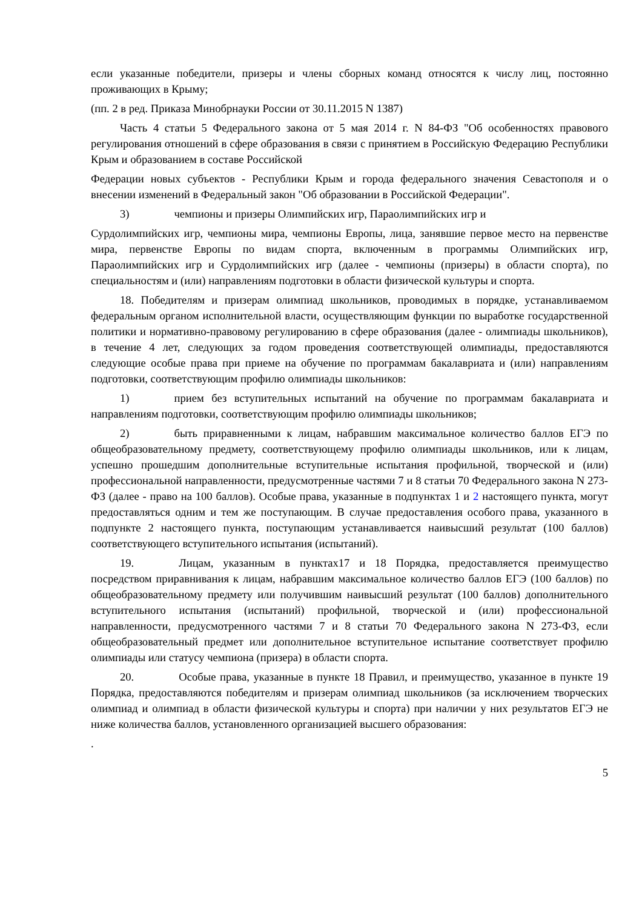если указанные победители, призеры и члены сборных команд относятся к числу лиц, постоянно проживающих в Крыму;
(пп. 2 в ред. Приказа Минобрнауки России от 30.11.2015 N 1387)
Часть 4 статьи 5 Федерального закона от 5 мая 2014 г. N 84-ФЗ "Об особенностях правового регулирования отношений в сфере образования в связи с принятием в Российскую Федерацию Республики Крым и образованием в составе Российской
Федерации новых субъектов - Республики Крым и города федерального значения Севастополя и о внесении изменений в Федеральный закон "Об образовании в Российской Федерации".
3) чемпионы и призеры Олимпийских игр, Параолимпийских игр и
Сурдолимпийских игр, чемпионы мира, чемпионы Европы, лица, занявшие первое место на первенстве мира, первенстве Европы по видам спорта, включенным в программы Олимпийских игр, Параолимпийских игр и Сурдолимпийских игр (далее - чемпионы (призеры) в области спорта), по специальностям и (или) направлениям подготовки в области физической культуры и спорта.
18. Победителям и призерам олимпиад школьников, проводимых в порядке, устанавливаемом федеральным органом исполнительной власти, осуществляющим функции по выработке государственной политики и нормативно-правовому регулированию в сфере образования (далее - олимпиады школьников), в течение 4 лет, следующих за годом проведения соответствующей олимпиады, предоставляются следующие особые права при приеме на обучение по программам бакалавриата и (или) направлениям подготовки, соответствующим профилю олимпиады школьников:
1) прием без вступительных испытаний на обучение по программам бакалавриата и направлениям подготовки, соответствующим профилю олимпиады школьников;
2) быть приравненными к лицам, набравшим максимальное количество баллов ЕГЭ по общеобразовательному предмету, соответствующему профилю олимпиады школьников, или к лицам, успешно прошедшим дополнительные вступительные испытания профильной, творческой и (или) профессиональной направленности, предусмотренные частями 7 и 8 статьи 70 Федерального закона N 273-ФЗ (далее - право на 100 баллов). Особые права, указанные в подпунктах 1 и 2 настоящего пункта, могут предоставляться одним и тем же поступающим. В случае предоставления особого права, указанного в подпункте 2 настоящего пункта, поступающим устанавливается наивысший результат (100 баллов) соответствующего вступительного испытания (испытаний).
19. Лицам, указанным в пунктах17 и 18 Порядка, предоставляется преимущество посредством приравнивания к лицам, набравшим максимальное количество баллов ЕГЭ (100 баллов) по общеобразовательному предмету или получившим наивысший результат (100 баллов) дополнительного вступительного испытания (испытаний) профильной, творческой и (или) профессиональной направленности, предусмотренного частями 7 и 8 статьи 70 Федерального закона N 273-ФЗ, если общеобразовательный предмет или дополнительное вступительное испытание соответствует профилю олимпиады или статусу чемпиона (призера) в области спорта.
20. Особые права, указанные в пункте 18 Правил, и преимущество, указанное в пункте 19 Порядка, предоставляются победителям и призерам олимпиад школьников (за исключением творческих олимпиад и олимпиад в области физической культуры и спорта) при наличии у них результатов ЕГЭ не ниже количества баллов, установленного организацией высшего образования:
.
5